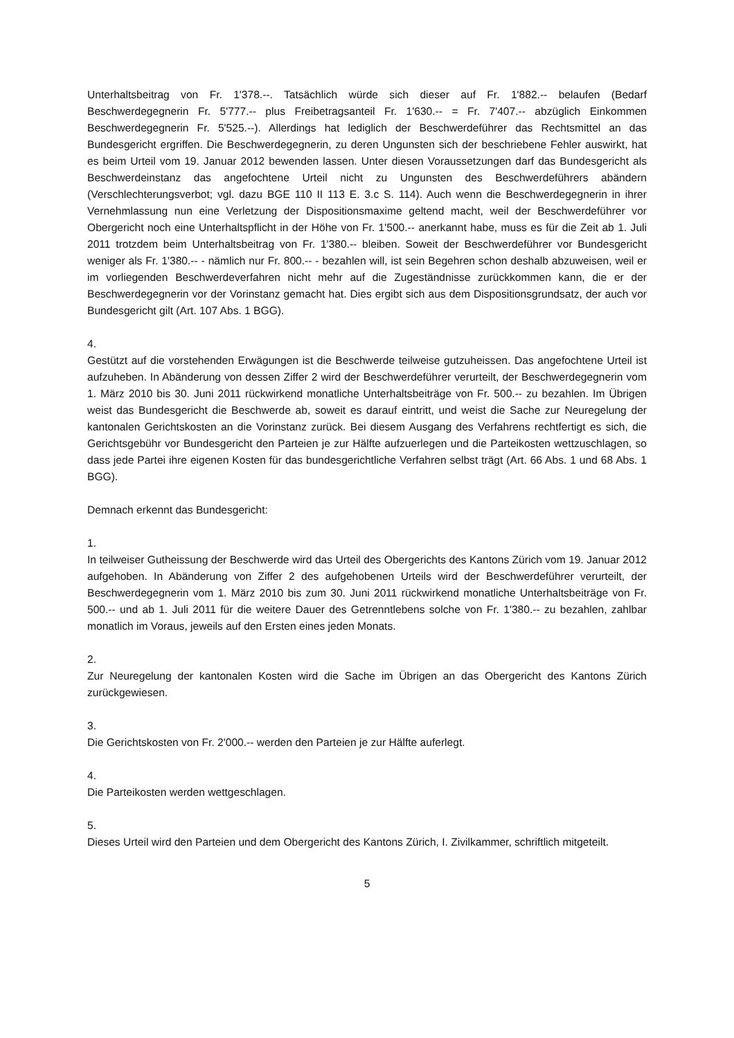Unterhaltsbeitrag von Fr. 1'378.--. Tatsächlich würde sich dieser auf Fr. 1'882.-- belaufen (Bedarf Beschwerdegegnerin Fr. 5'777.-- plus Freibetragsanteil Fr. 1'630.-- = Fr. 7'407.-- abzüglich Einkommen Beschwerdegegnerin Fr. 5'525.--). Allerdings hat lediglich der Beschwerdeführer das Rechtsmittel an das Bundesgericht ergriffen. Die Beschwerdegegnerin, zu deren Ungunsten sich der beschriebene Fehler auswirkt, hat es beim Urteil vom 19. Januar 2012 bewenden lassen. Unter diesen Voraussetzungen darf das Bundesgericht als Beschwerdeinstanz das angefochtene Urteil nicht zu Ungunsten des Beschwerdeführers abändern (Verschlechterungsverbot; vgl. dazu BGE 110 II 113 E. 3.c S. 114). Auch wenn die Beschwerdegegnerin in ihrer Vernehmlassung nun eine Verletzung der Dispositionsmaxime geltend macht, weil der Beschwerdeführer vor Obergericht noch eine Unterhaltspflicht in der Höhe von Fr. 1'500.-- anerkannt habe, muss es für die Zeit ab 1. Juli 2011 trotzdem beim Unterhaltsbeitrag von Fr. 1'380.-- bleiben. Soweit der Beschwerdeführer vor Bundesgericht weniger als Fr. 1'380.-- - nämlich nur Fr. 800.-- - bezahlen will, ist sein Begehren schon deshalb abzuweisen, weil er im vorliegenden Beschwerdeverfahren nicht mehr auf die Zugeständnisse zurückkommen kann, die er der Beschwerdegegnerin vor der Vorinstanz gemacht hat. Dies ergibt sich aus dem Dispositionsgrundsatz, der auch vor Bundesgericht gilt (Art. 107 Abs. 1 BGG).
4.
Gestützt auf die vorstehenden Erwägungen ist die Beschwerde teilweise gutzuheissen. Das angefochtene Urteil ist aufzuheben. In Abänderung von dessen Ziffer 2 wird der Beschwerdeführer verurteilt, der Beschwerdegegnerin vom 1. März 2010 bis 30. Juni 2011 rückwirkend monatliche Unterhaltsbeiträge von Fr. 500.-- zu bezahlen. Im Übrigen weist das Bundesgericht die Beschwerde ab, soweit es darauf eintritt, und weist die Sache zur Neuregelung der kantonalen Gerichtskosten an die Vorinstanz zurück. Bei diesem Ausgang des Verfahrens rechtfertigt es sich, die Gerichtsgebühr vor Bundesgericht den Parteien je zur Hälfte aufzuerlegen und die Parteikosten wettzuschlagen, so dass jede Partei ihre eigenen Kosten für das bundesgerichtliche Verfahren selbst trägt (Art. 66 Abs. 1 und 68 Abs. 1 BGG).
Demnach erkennt das Bundesgericht:
1.
In teilweiser Gutheissung der Beschwerde wird das Urteil des Obergerichts des Kantons Zürich vom 19. Januar 2012 aufgehoben. In Abänderung von Ziffer 2 des aufgehobenen Urteils wird der Beschwerdeführer verurteilt, der Beschwerdegegnerin vom 1. März 2010 bis zum 30. Juni 2011 rückwirkend monatliche Unterhaltsbeiträge von Fr. 500.-- und ab 1. Juli 2011 für die weitere Dauer des Getrenntlebens solche von Fr. 1'380.-- zu bezahlen, zahlbar monatlich im Voraus, jeweils auf den Ersten eines jeden Monats.
2.
Zur Neuregelung der kantonalen Kosten wird die Sache im Übrigen an das Obergericht des Kantons Zürich zurückgewiesen.
3.
Die Gerichtskosten von Fr. 2'000.-- werden den Parteien je zur Hälfte auferlegt.
4.
Die Parteikosten werden wettgeschlagen.
5.
Dieses Urteil wird den Parteien und dem Obergericht des Kantons Zürich, I. Zivilkammer, schriftlich mitgeteilt.
5